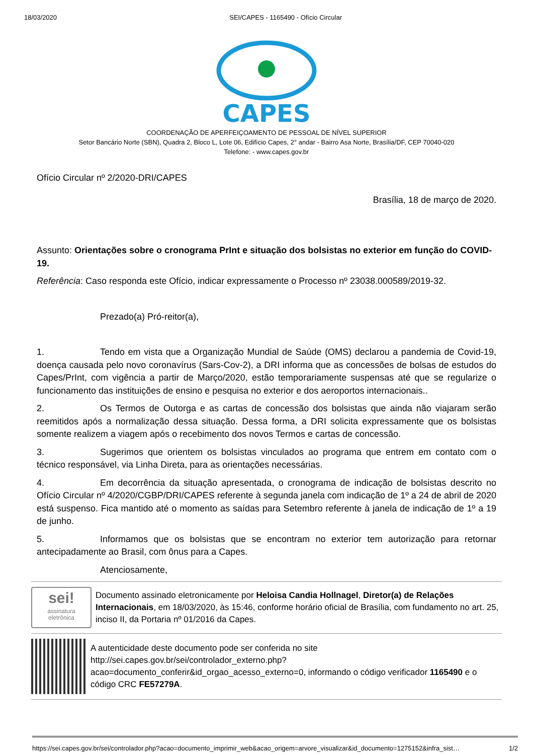18/03/2020 SEI/CAPES - 1165490 - Ofício Circular
CAPES
COORDENAÇÃO DE APERFEIÇOAMENTO DE PESSOAL DE NÍVEL SUPERIOR
Setor Bancário Norte (SBN), Quadra 2, Bloco L, Lote 06, Edifício Capes, 2° andar - Bairro Asa Norte, Brasília/DF, CEP 70040-020
Telefone: - www.capes.gov.br
Ofício Circular nº 2/2020-DRI/CAPES
Brasília, 18 de março de 2020.
Assunto: Orientações sobre o cronograma PrInt e situação dos bolsistas no exterior em função do COVID-19.
Referência: Caso responda este Ofício, indicar expressamente o Processo nº 23038.000589/2019-32.
Prezado(a) Pró-reitor(a),
1. Tendo em vista que a Organização Mundial de Saúde (OMS) declarou a pandemia de Covid-19, doença causada pelo novo coronavírus (Sars-Cov-2), a DRI informa que as concessões de bolsas de estudos do Capes/PrInt, com vigência a partir de Março/2020, estão temporariamente suspensas até que se regularize o funcionamento das instituições de ensino e pesquisa no exterior e dos aeroportos internacionais..
2. Os Termos de Outorga e as cartas de concessão dos bolsistas que ainda não viajaram serão reemitidos após a normalização dessa situação. Dessa forma, a DRI solicita expressamente que os bolsistas somente realizem a viagem após o recebimento dos novos Termos e cartas de concessão.
3. Sugerimos que orientem os bolsistas vinculados ao programa que entrem em contato com o técnico responsável, via Linha Direta, para as orientações necessárias.
4. Em decorrência da situação apresentada, o cronograma de indicação de bolsistas descrito no Ofício Circular nº 4/2020/CGBP/DRI/CAPES referente à segunda janela com indicação de 1º a 24 de abril de 2020 está suspenso. Fica mantido até o momento as saídas para Setembro referente à janela de indicação de 1º a 19 de junho.
5. Informamos que os bolsistas que se encontram no exterior tem autorização para retornar antecipadamente ao Brasil, com ônus para a Capes.
Atenciosamente,
sei!
assinatura
eletrônica
Documento assinado eletronicamente por Heloisa Candia Hollnagel, Diretor(a) de Relações Internacionais, em 18/03/2020, às 15:46, conforme horário oficial de Brasília, com fundamento no art. 25, inciso II, da Portaria nº 01/2016 da Capes.
A autenticidade deste documento pode ser conferida no site http://sei.capes.gov.br/sei/controlador_externo.php? acao=documento_conferir&id_orgao_acesso_externo=0, informando o código verificador 1165490 e o código CRC FE57279A.
https://sei.capes.gov.br/sei/controlador.php?acao=documento_imprimir_web&acao_origem=arvore_visualizar&id_documento=1275152&infra_sist… 1/2